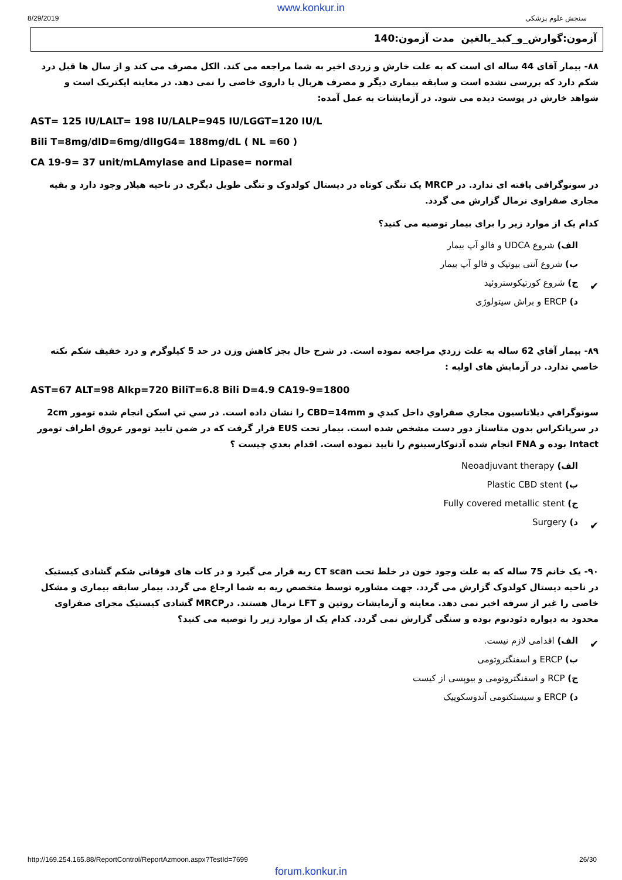www.konkur.in
8/29/2019 سنجش علوم پزشکی
آزمون:گوارش_و_کبد_بالغین مدت آزمون:140
۸۸- بیمار آقای 44 ساله ای است که به علت خارش و زردی اخیر به شما مراجعه می کند. الکل مصرف می کند و از سال ها قبل درد شکم دارد که بررسی نشده است و سابقه بیماری دیگر و مصرف هربال یا داروی خاصی را نمی دهد. در معاینه ایکتریک است و شواهد خارش در پوست دیده می شود. در آزمایشات به عمل آمده:
AST= 125 IU/LALT= 198 IU/LALP=945 IU/LGGT=120 IU/L
Bili T=8mg/dlD=6mg/dlIgG4= 188mg/dL ( NL =60 )
CA 19-9= 37 unit/mLAmylase and Lipase= normal
در سونوگرافی یافته ای ندارد. در MRCP یک تنگی کوتاه در دیستال کولدوک و تنگی طویل دیگری در ناحیه هیلار وجود دارد و بقیه مجاری صفراوی نرمال گزارش می گردد.
کدام یک از موارد زیر را برای بیمار توصیه می کنید؟
الف) شروع UDCA و فالو آپ بیمار
ب) شروع آنتی بیوتیک و فالو آپ بیمار
✔ ج) شروع کورتیکوستروئید
د) ERCP و براش سیتولوژی
۸۹- بيمار آقاي 62 ساله به علت زردي مراجعه نموده است. در شرح حال بجز کاهش وزن در حد 5 کیلوگرم و درد خفيف شکم نکته خاصي ندارد. در آزمایش های اولیه :
AST=67 ALT=98 Alkp=720 BiliT=6.8 Bili D=4.9 CA19-9=1800
سونوگرافي ديلاتاسيون مجاري صفراوي داخل کبدي و CBD=14mm را نشان داده است. در سي تي اسکن انجام شده تومور 2cm در سرپانکراس بدون متاستاز دور دست مشخص شده است. بيمار تحت EUS قرار گرفت که در ضمن تاييد تومور عروق اطراف تومور Intact بوده و FNA انجام شده آدنوکارسينوم را تاييد نموده است. اقدام بعدي چيست ؟
الف) Neoadjuvant therapy
ب) Plastic CBD stent
ج) Fully covered metallic stent
✔ د) Surgery
۹۰- یک خانم 75 ساله که به علت وجود خون در خلط تحت CT scan ریه قرار می گیرد و در کات های فوقانی شکم گشادی کیستیک در ناحیه دیستال کولدوک گزارش می گردد. جهت مشاوره توسط متخصص ریه به شما ارجاع می گردد. بیمار سابقه بیماری و مشکل خاصی را غیر از سرفه اخیر نمی دهد. معاینه و آزمایشات روتین و LFT نرمال هستند. درMRCP گشادی کیستیک مجرای صفراوی محدود به دیواره دئودنوم بوده و سنگی گزارش نمی گردد. کدام یک از موارد زیر را توصیه می کنید؟
✔ الف) اقدامی لازم نیست.
ب) ERCP و اسفنگتروتومی
ج) RCP و اسفنگتروتومی و بیوپسی از کیست
د) ERCP و سیستکتومی آندوسکوپیک
http://169.254.165.88/ReportControl/ReportAzmoon.aspx?TestId=7699 26/30
forum.konkur.in